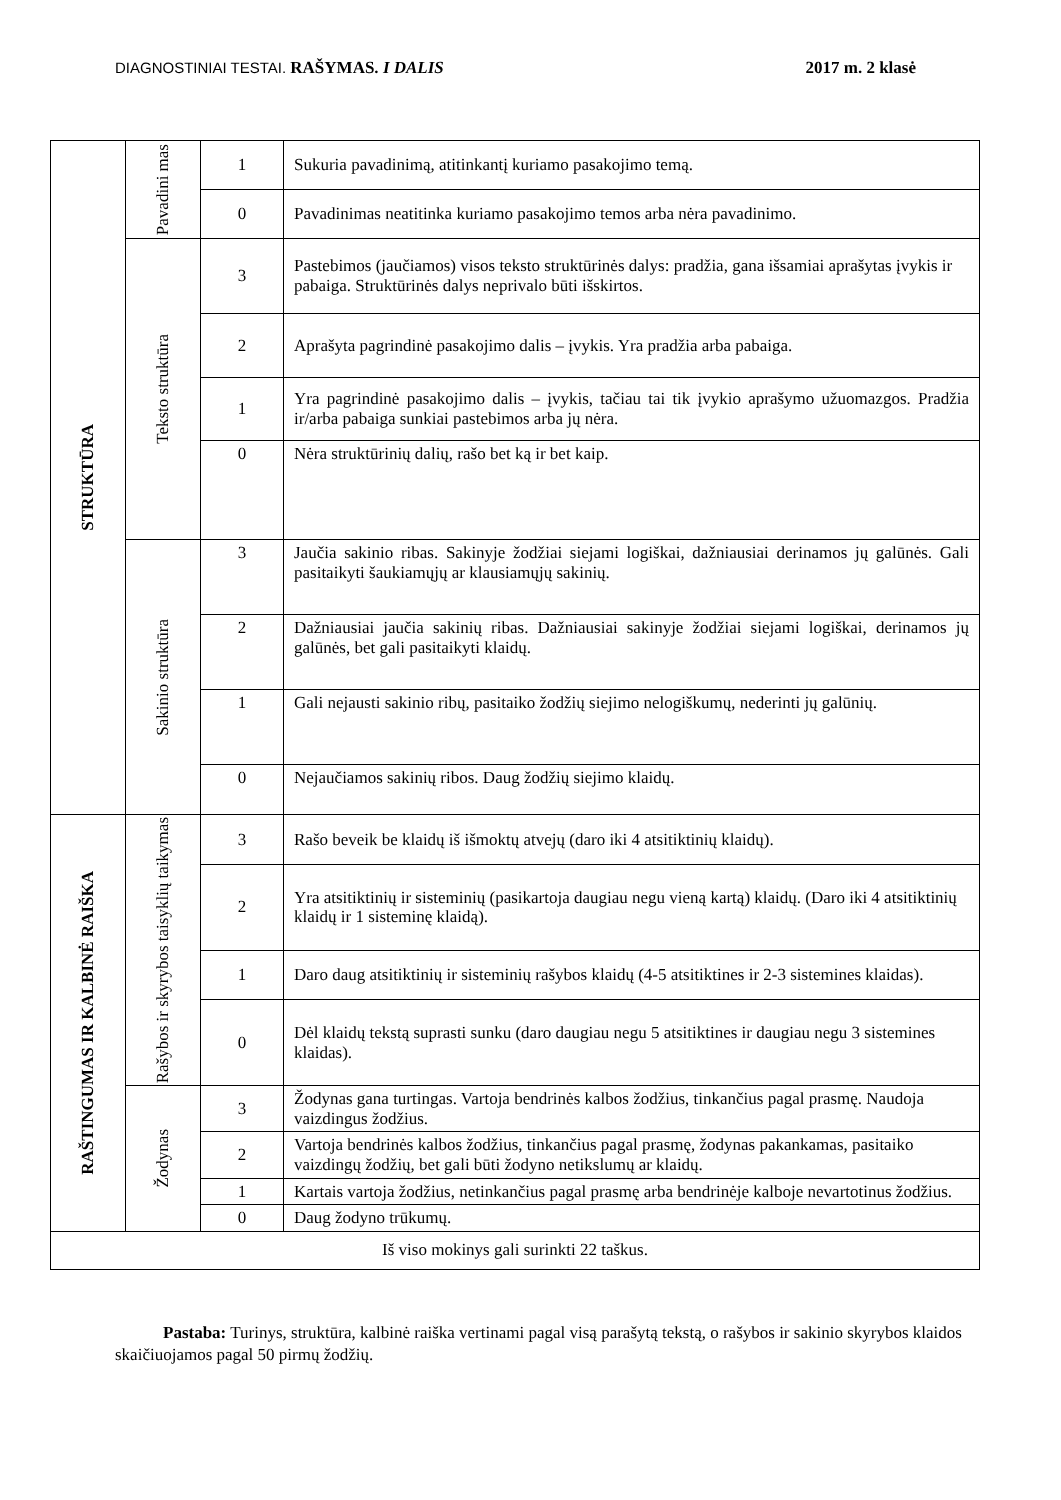DIAGNOSTINIAI TESTAI. RAŠYMAS. I DALIS
2017 m. 2 klasė
| STRUKTŪRA | Pavadini mas | 1 | Sukuria pavadinimą, atitinkantį kuriamo pasakojimo temą. |
| | | 0 | Pavadinimas neatitinka kuriamo pasakojimo temos arba nėra pavadinimo. |
| | Teksto struktūra | 3 | Pastebimos (jaučiamos) visos teksto struktūrinės dalys: pradžia, gana išsamiai aprašytas įvykis ir pabaiga. Struktūrinės dalys neprivalo būti išskirtos. |
| | | 2 | Aprašyta pagrindinė pasakojimo dalis – įvykis. Yra pradžia arba pabaiga. |
| | | 1 | Yra pagrindinė pasakojimo dalis – įvykis, tačiau tai tik įvykio aprašymo užuomazgos. Pradžia ir/arba pabaiga sunkiai pastebimos arba jų nėra. |
| | | 0 | Nėra struktūrinių dalių, rašo bet ką ir bet kaip. |
| | Sakinio struktūra | 3 | Jaučia sakinio ribas. Sakinyje žodžiai siejami logiškai, dažniausiai derinamos jų galūnės. Gali pasitaikyti šaukiamųjų ar klausiamųjų sakinių. |
| | | 2 | Dažniausiai jaučia sakinių ribas. Dažniausiai sakinyje žodžiai siejami logiškai, derinamos jų galūnės, bet gali pasitaikyti klaidų. |
| | | 1 | Gali nejausti sakinio ribų, pasitaiko žodžių siejimo nelogiškumų, nederinti jų galūnių. |
| | | 0 | Nejaučiamos sakinių ribos. Daug žodžių siejimo klaidų. |
| RAŠTINGUMAS IR KALBINĖ RAIŠKA | Rašybos ir skyrybos taisyklių taikymas | 3 | Rašo beveik be klaidų iš išmoktų atvejų (daro iki 4 atsitiktinių klaidų). |
| | | 2 | Yra atsitiktinių ir sisteminių (pasikartoja daugiau negu vieną kartą) klaidų. (Daro iki 4 atsitiktinių klaidų ir 1 sisteminę klaidą). |
| | | 1 | Daro daug atsitiktinių ir sisteminių rašybos klaidų (4-5 atsitiktines ir 2-3 sistemines klaidas). |
| | | 0 | Dėl klaidų tekstą suprasti sunku (daro daugiau negu 5 atsitiktines ir daugiau negu 3 sistemines klaidas). |
| | Žodynas | 3 | Žodynas gana turtingas. Vartoja bendrinės kalbos žodžius, tinkančius pagal prasmę. Naudoja vaizdingus žodžius. |
| | | 2 | Vartoja bendrinės kalbos žodžius, tinkančius pagal prasmę, žodynas pakankamas, pasitaiko vaizdingų žodžių, bet gali būti žodyno netikslumų ar klaidų. |
| | | 1 | Kartais vartoja žodžius, netinkančius pagal prasmę arba bendrinėje kalboje nevartotinus žodžius. |
| | | 0 | Daug žodyno trūkumų. |
| Iš viso mokinys gali surinkti 22 taškus. | | | |
Pastaba: Turinys, struktūra, kalbinė raiška vertinami pagal visą parašytą tekstą, o rašybos ir sakinio skyrybos klaidos skaičiuojamos pagal 50 pirmų žodžių.